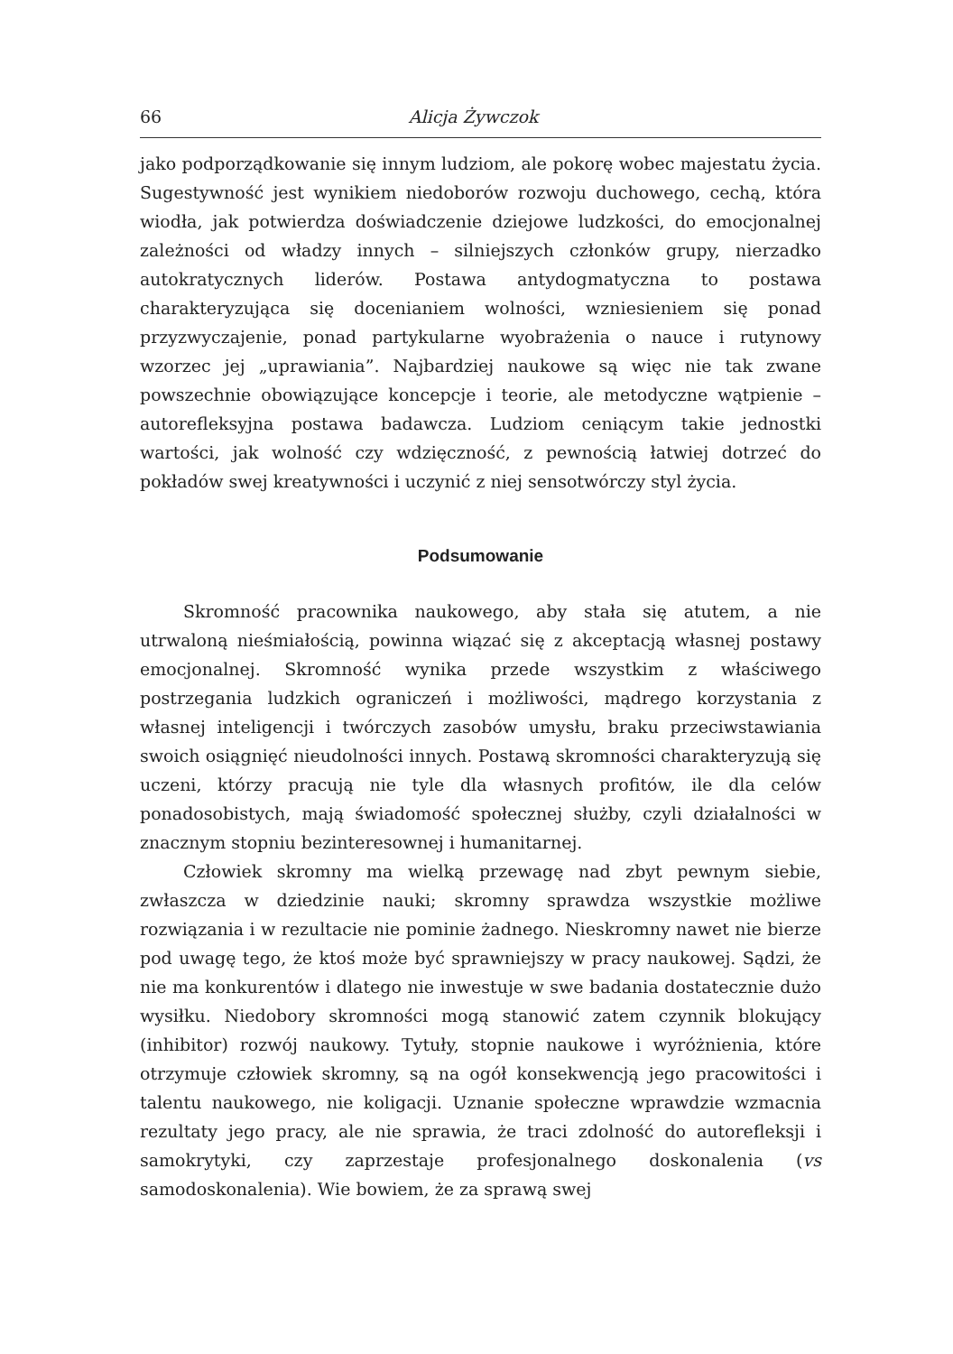66 Alicja Żywczok
jako podporządkowanie się innym ludziom, ale pokorę wobec majestatu życia. Sugestywność jest wynikiem niedoborów rozwoju duchowego, cechą, która wiodła, jak potwierdza doświadczenie dziejowe ludzkości, do emocjonalnej zależności od władzy innych – silniejszych członków grupy, nierzadko autokratycznych liderów. Postawa antydogmatyczna to postawa charakteryzująca się docenianiem wolności, wzniesieniem się ponad przyzwyczajenie, ponad partykularne wyobrażenia o nauce i rutynowy wzorzec jej „uprawiania”. Najbardziej naukowe są więc nie tak zwane powszechnie obowiązujące koncepcje i teorie, ale metodyczne wątpienie – autorefleksyjna postawa badawcza. Ludziom ceniącym takie jednostki wartości, jak wolność czy wdzięczność, z pewnością łatwiej dotrzeć do pokładów swej kreatywności i uczynić z niej sensotwórczy styl życia.
Podsumowanie
Skromność pracownika naukowego, aby stała się atutem, a nie utrwaloną nieśmiałością, powinna wiązać się z akceptacją własnej postawy emocjonalnej. Skromność wynika przede wszystkim z właściwego postrzegania ludzkich ograniczeń i możliwości, mądrego korzystania z własnej inteligencji i twórczych zasobów umysłu, braku przeciwstawiania swoich osiągnięć nieudolności innych. Postawą skromności charakteryzują się uczeni, którzy pracują nie tyle dla własnych profitów, ile dla celów ponadosobistych, mają świadomość społecznej służby, czyli działalności w znacznym stopniu bezinteresownej i humanitarnej.
Człowiek skromny ma wielką przewagę nad zbyt pewnym siebie, zwłaszcza w dziedzinie nauki; skromny sprawdza wszystkie możliwe rozwiązania i w rezultacie nie pominie żadnego. Nieskromny nawet nie bierze pod uwagę tego, że ktoś może być sprawniejszy w pracy naukowej. Sądzi, że nie ma konkurentów i dlatego nie inwestuje w swe badania dostatecznie dużo wysiłku. Niedobory skromności mogą stanowić zatem czynnik blokujący (inhibitor) rozwój naukowy. Tytuły, stopnie naukowe i wyróżnienia, które otrzymuje człowiek skromny, są na ogół konsekwencją jego pracowitości i talentu naukowego, nie koligacji. Uznanie społeczne wprawdzie wzmacnia rezultaty jego pracy, ale nie sprawia, że traci zdolność do autorefleksji i samokrytyki, czy zaprzestaje profesjonalnego doskonalenia (vs samodoskonalenia). Wie bowiem, że za sprawą swej